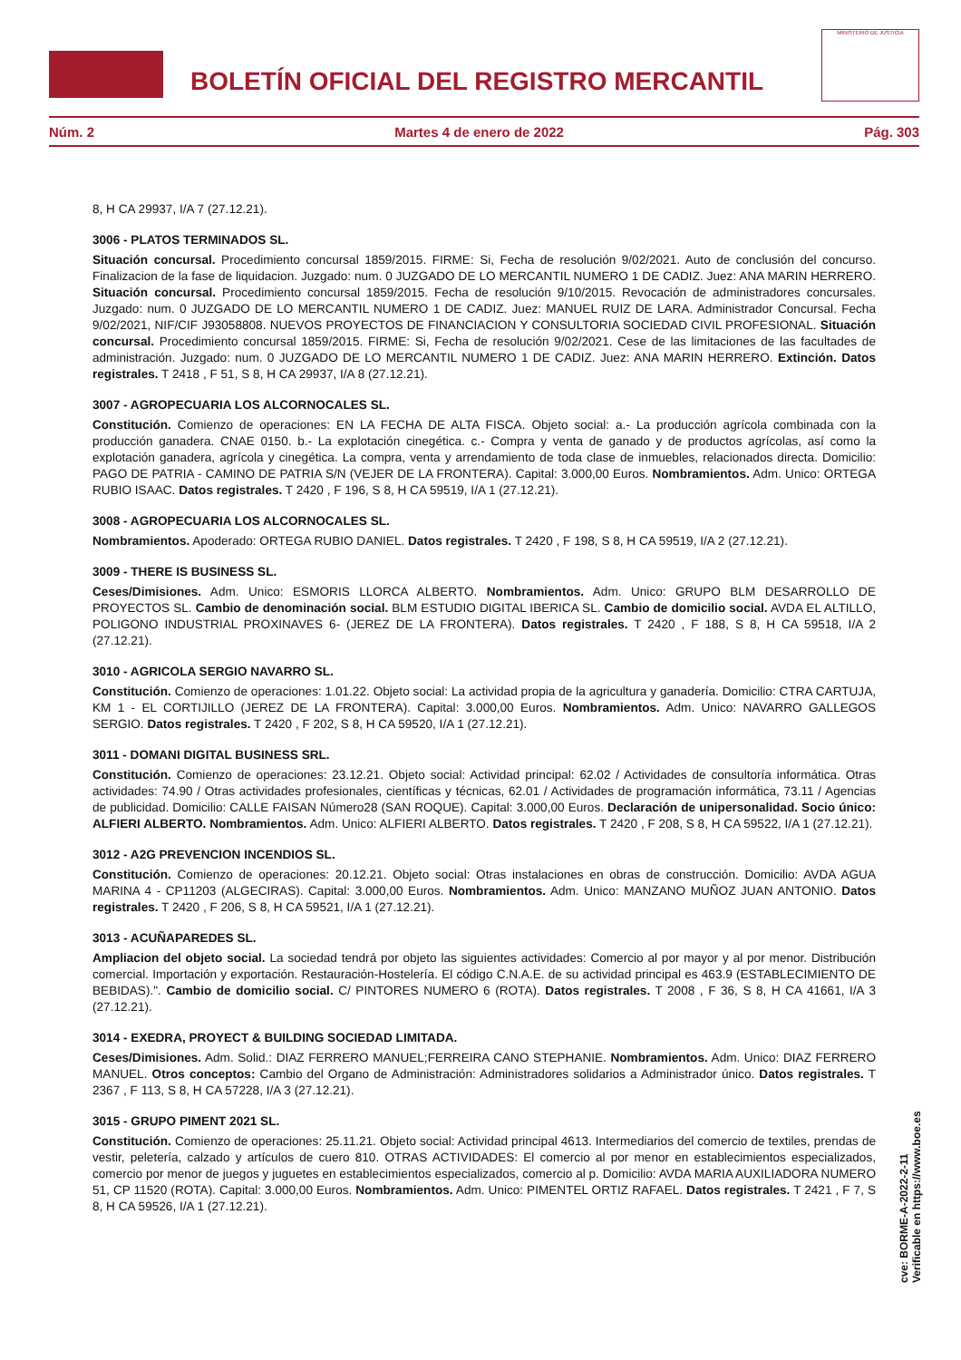BOLETÍN OFICIAL DEL REGISTRO MERCANTIL
MINISTERIO DE JUSTICIA
Núm. 2 Martes 4 de enero de 2022 Pág. 303
8, H CA 29937, I/A 7 (27.12.21).
3006 - PLATOS TERMINADOS SL.
Situación concursal. Procedimiento concursal 1859/2015. FIRME: Si, Fecha de resolución 9/02/2021. Auto de conclusión del concurso. Finalizacion de la fase de liquidacion. Juzgado: num. 0 JUZGADO DE LO MERCANTIL NUMERO 1 DE CADIZ. Juez: ANA MARIN HERRERO. Situación concursal. Procedimiento concursal 1859/2015. Fecha de resolución 9/10/2015. Revocación de administradores concursales. Juzgado: num. 0 JUZGADO DE LO MERCANTIL NUMERO 1 DE CADIZ. Juez: MANUEL RUIZ DE LARA. Administrador Concursal. Fecha 9/02/2021, NIF/CIF J93058808. NUEVOS PROYECTOS DE FINANCIACION Y CONSULTORIA SOCIEDAD CIVIL PROFESIONAL. Situación concursal. Procedimiento concursal 1859/2015. FIRME: Si, Fecha de resolución 9/02/2021. Cese de las limitaciones de las facultades de administración. Juzgado: num. 0 JUZGADO DE LO MERCANTIL NUMERO 1 DE CADIZ. Juez: ANA MARIN HERRERO. Extinción. Datos registrales. T 2418 , F 51, S 8, H CA 29937, I/A 8 (27.12.21).
3007 - AGROPECUARIA LOS ALCORNOCALES SL.
Constitución. Comienzo de operaciones: EN LA FECHA DE ALTA FISCA. Objeto social: a.- La producción agrícola combinada con la producción ganadera. CNAE 0150. b.- La explotación cinegética. c.- Compra y venta de ganado y de productos agrícolas, así como la explotación ganadera, agrícola y cinegética. La compra, venta y arrendamiento de toda clase de inmuebles, relacionados directa. Domicilio: PAGO DE PATRIA - CAMINO DE PATRIA S/N (VEJER DE LA FRONTERA). Capital: 3.000,00 Euros. Nombramientos. Adm. Unico: ORTEGA RUBIO ISAAC. Datos registrales. T 2420 , F 196, S 8, H CA 59519, I/A 1 (27.12.21).
3008 - AGROPECUARIA LOS ALCORNOCALES SL.
Nombramientos. Apoderado: ORTEGA RUBIO DANIEL. Datos registrales. T 2420 , F 198, S 8, H CA 59519, I/A 2 (27.12.21).
3009 - THERE IS BUSINESS SL.
Ceses/Dimisiones. Adm. Unico: ESMORIS LLORCA ALBERTO. Nombramientos. Adm. Unico: GRUPO BLM DESARROLLO DE PROYECTOS SL. Cambio de denominación social. BLM ESTUDIO DIGITAL IBERICA SL. Cambio de domicilio social. AVDA EL ALTILLO, POLIGONO INDUSTRIAL PROXINAVES 6- (JEREZ DE LA FRONTERA). Datos registrales. T 2420 , F 188, S 8, H CA 59518, I/A 2 (27.12.21).
3010 - AGRICOLA SERGIO NAVARRO SL.
Constitución. Comienzo de operaciones: 1.01.22. Objeto social: La actividad propia de la agricultura y ganadería. Domicilio: CTRA CARTUJA, KM 1 - EL CORTIJILLO (JEREZ DE LA FRONTERA). Capital: 3.000,00 Euros. Nombramientos. Adm. Unico: NAVARRO GALLEGOS SERGIO. Datos registrales. T 2420 , F 202, S 8, H CA 59520, I/A 1 (27.12.21).
3011 - DOMANI DIGITAL BUSINESS SRL.
Constitución. Comienzo de operaciones: 23.12.21. Objeto social: Actividad principal: 62.02 / Actividades de consultoría informática. Otras actividades: 74.90 / Otras actividades profesionales, científicas y técnicas, 62.01 / Actividades de programación informática, 73.11 / Agencias de publicidad. Domicilio: CALLE FAISAN Número28 (SAN ROQUE). Capital: 3.000,00 Euros. Declaración de unipersonalidad. Socio único: ALFIERI ALBERTO. Nombramientos. Adm. Unico: ALFIERI ALBERTO. Datos registrales. T 2420 , F 208, S 8, H CA 59522, I/A 1 (27.12.21).
3012 - A2G PREVENCION INCENDIOS SL.
Constitución. Comienzo de operaciones: 20.12.21. Objeto social: Otras instalaciones en obras de construcción. Domicilio: AVDA AGUA MARINA 4 - CP11203 (ALGECIRAS). Capital: 3.000,00 Euros. Nombramientos. Adm. Unico: MANZANO MUÑOZ JUAN ANTONIO. Datos registrales. T 2420 , F 206, S 8, H CA 59521, I/A 1 (27.12.21).
3013 - ACUÑAPAREDES SL.
Ampliacion del objeto social. La sociedad tendrá por objeto las siguientes actividades: Comercio al por mayor y al por menor. Distribución comercial. Importación y exportación. Restauración-Hostelería. El código C.N.A.E. de su actividad principal es 463.9 (ESTABLECIMIENTO DE BEBIDAS).". Cambio de domicilio social. C/ PINTORES NUMERO 6 (ROTA). Datos registrales. T 2008 , F 36, S 8, H CA 41661, I/A 3 (27.12.21).
3014 - EXEDRA, PROYECT & BUILDING SOCIEDAD LIMITADA.
Ceses/Dimisiones. Adm. Solid.: DIAZ FERRERO MANUEL;FERREIRA CANO STEPHANIE. Nombramientos. Adm. Unico: DIAZ FERRERO MANUEL. Otros conceptos: Cambio del Organo de Administración: Administradores solidarios a Administrador único. Datos registrales. T 2367 , F 113, S 8, H CA 57228, I/A 3 (27.12.21).
3015 - GRUPO PIMENT 2021 SL.
Constitución. Comienzo de operaciones: 25.11.21. Objeto social: Actividad principal 4613. Intermediarios del comercio de textiles, prendas de vestir, peletería, calzado y artículos de cuero 810. OTRAS ACTIVIDADES: El comercio al por menor en establecimientos especializados, comercio por menor de juegos y juguetes en establecimientos especializados, comercio al p. Domicilio: AVDA MARIA AUXILIADORA NUMERO 51, CP 11520 (ROTA). Capital: 3.000,00 Euros. Nombramientos. Adm. Unico: PIMENTEL ORTIZ RAFAEL. Datos registrales. T 2421 , F 7, S 8, H CA 59526, I/A 1 (27.12.21).
cve: BORME-A-2022-2-11
Verificable en https://www.boe.es